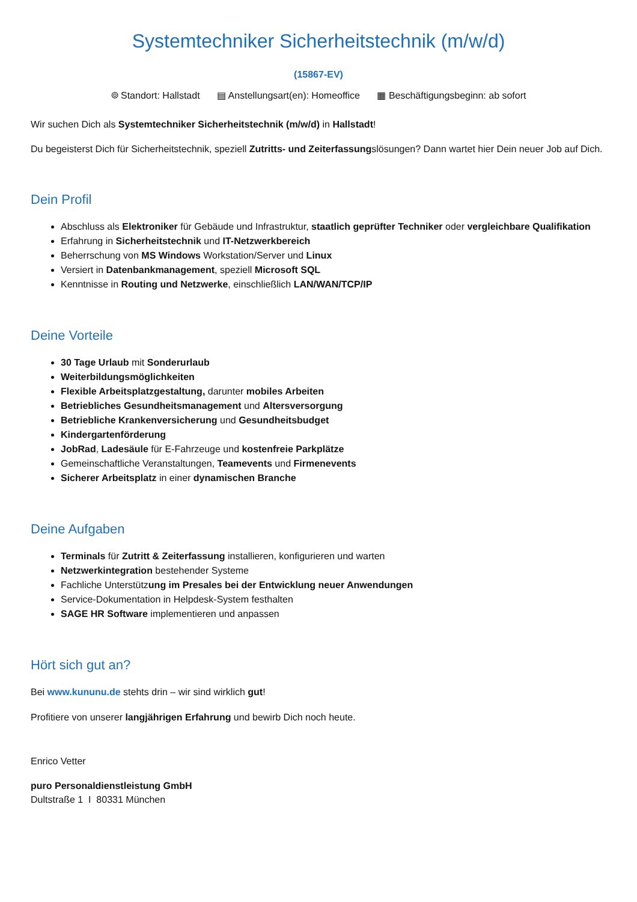Systemtechniker Sicherheitstechnik (m/w/d)
(15867-EV)
⌾ Standort: Hallstadt ▤ Anstellungsart(en): Homeoffice ▦ Beschäftigungsbeginn: ab sofort
Wir suchen Dich als Systemtechniker Sicherheitstechnik (m/w/d) in Hallstadt!
Du begeisterst Dich für Sicherheitstechnik, speziell Zutritts- und Zeiterfassungslösungen? Dann wartet hier Dein neuer Job auf Dich.
Dein Profil
Abschluss als Elektroniker für Gebäude und Infrastruktur, staatlich geprüfter Techniker oder vergleichbare Qualifikation
Erfahrung in Sicherheitstechnik und IT-Netzwerkbereich
Beherrschung von MS Windows Workstation/Server und Linux
Versiert in Datenbankmanagement, speziell Microsoft SQL
Kenntnisse in Routing und Netzwerke, einschließlich LAN/WAN/TCP/IP
Deine Vorteile
30 Tage Urlaub mit Sonderurlaub
Weiterbildungsmöglichkeiten
Flexible Arbeitsplatzgestaltung, darunter mobiles Arbeiten
Betriebliches Gesundheitsmanagement und Altersversorgung
Betriebliche Krankenversicherung und Gesundheitsbudget
Kindergartenförderung
JobRad, Ladesäule für E-Fahrzeuge und kostenfreie Parkplätze
Gemeinschaftliche Veranstaltungen, Teamevents und Firmenevents
Sicherer Arbeitsplatz in einer dynamischen Branche
Deine Aufgaben
Terminals für Zutritt & Zeiterfassung installieren, konfigurieren und warten
Netzwerkintegration bestehender Systeme
Fachliche Unterstützung im Presales bei der Entwicklung neuer Anwendungen
Service-Dokumentation in Helpdesk-System festhalten
SAGE HR Software implementieren und anpassen
Hört sich gut an?
Bei www.kununu.de stehts drin – wir sind wirklich gut!
Profitiere von unserer langjährigen Erfahrung und bewirb Dich noch heute.
Enrico Vetter
puro Personaldienstleistung GmbH
Dultstraße 1 I 80331 München